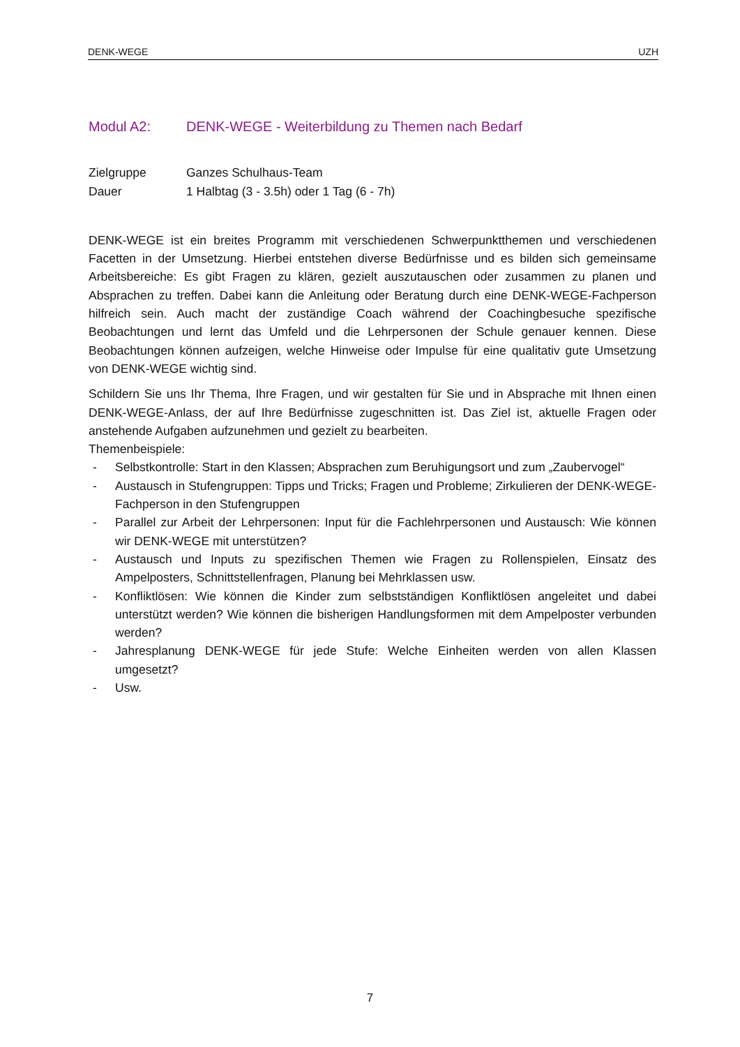DENK-WEGE UZH
Modul A2: DENK-WEGE - Weiterbildung zu Themen nach Bedarf
Zielgruppe Ganzes Schulhaus-Team
Dauer 1 Halbtag (3 - 3.5h) oder 1 Tag (6 - 7h)
DENK-WEGE ist ein breites Programm mit verschiedenen Schwerpunktthemen und verschiedenen Facetten in der Umsetzung. Hierbei entstehen diverse Bedürfnisse und es bilden sich gemeinsame Arbeitsbereiche: Es gibt Fragen zu klären, gezielt auszutauschen oder zusammen zu planen und Absprachen zu treffen. Dabei kann die Anleitung oder Beratung durch eine DENK-WEGE-Fachperson hilfreich sein. Auch macht der zuständige Coach während der Coachingbesuche spezifische Beobachtungen und lernt das Umfeld und die Lehrpersonen der Schule genauer kennen. Diese Beobachtungen können aufzeigen, welche Hinweise oder Impulse für eine qualitativ gute Umsetzung von DENK-WEGE wichtig sind.
Schildern Sie uns Ihr Thema, Ihre Fragen, und wir gestalten für Sie und in Absprache mit Ihnen einen DENK-WEGE-Anlass, der auf Ihre Bedürfnisse zugeschnitten ist. Das Ziel ist, aktuelle Fragen oder anstehende Aufgaben aufzunehmen und gezielt zu bearbeiten.
Themenbeispiele:
- Selbstkontrolle: Start in den Klassen; Absprachen zum Beruhigungsort und zum „Zaubervogel“
- Austausch in Stufengruppen: Tipps und Tricks; Fragen und Probleme; Zirkulieren der DENK-WEGE-Fachperson in den Stufengruppen
- Parallel zur Arbeit der Lehrpersonen: Input für die Fachlehrpersonen und Austausch: Wie können wir DENK-WEGE mit unterstützen?
- Austausch und Inputs zu spezifischen Themen wie Fragen zu Rollenspielen, Einsatz des Ampelposters, Schnittstellenfragen, Planung bei Mehrklassen usw.
- Konfliktlösen: Wie können die Kinder zum selbstständigen Konfliktlösen angeleitet und dabei unterstützt werden? Wie können die bisherigen Handlungsformen mit dem Ampelposter verbunden werden?
- Jahresplanung DENK-WEGE für jede Stufe: Welche Einheiten werden von allen Klassen umgesetzt?
- Usw.
7